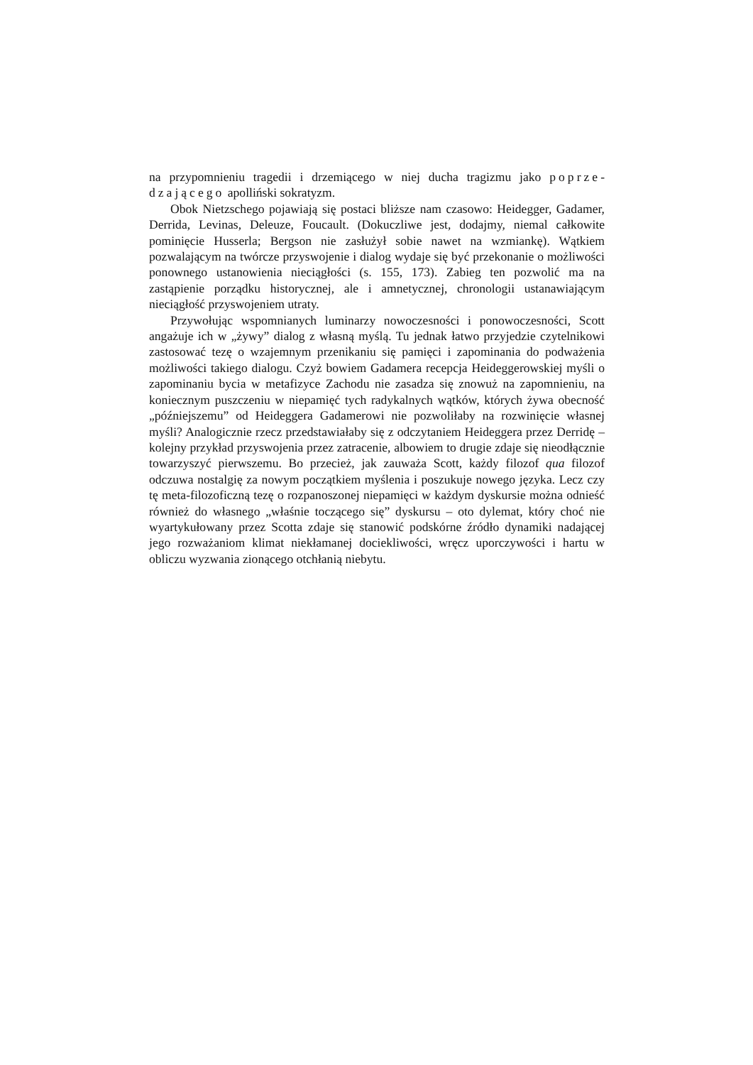na przypomnieniu tragedii i drzemiącego w niej ducha tragizmu jako poprze­dzającego apolliński sokratyzm.
Obok Nietzschego pojawiają się postaci bliższe nam czasowo: Heidegger, Gadamer, Derrida, Levinas, Deleuze, Foucault. (Dokuczliwe jest, dodajmy, nie­mal całkowite pominięcie Husserla; Bergson nie zasłużył sobie nawet na wzmian­kę). Wątkiem pozwalającym na twórcze przyswojenie i dialog wydaje się być prze­konanie o możliwości ponownego ustanowienia nieciągłości (s. 155, 173). Zabieg ten pozwolić ma na zastąpienie porządku historycznej, ale i amnetycznej, chrono­logii ustanawiającym nieciągłość przyswojeniem utraty.
Przywołując wspomnianych luminarzy nowoczesności i ponowoczesności, Scott angażuje ich w „żywy” dialog z własną myślą. Tu jednak łatwo przyjedzie czytelnikowi zastosować tezę o wzajemnym przenikaniu się pamięci i zapomina­nia do podważenia możliwości takiego dialogu. Czyż bowiem Gadamera recepcja Heideggerowskiej myśli o zapominaniu bycia w metafizyce Zachodu nie zasadza się znowuż na zapomnieniu, na koniecznym puszczeniu w niepamięć tych rady­kalnych wątków, których żywa obecność „późniejszemu” od Heideggera Gada­merowi nie pozwoliłaby na rozwinięcie własnej myśli? Analogicznie rzecz przed­stawiałaby się z odczytaniem Heideggera przez Derridę – kolejny przykład przyswojenia przez zatracenie, albowiem to drugie zdaje się nieodłącznie towa­rzyszyć pierwszemu. Bo przecież, jak zauważa Scott, każdy filozof qua filozof odczuwa nostalgię za nowym początkiem myślenia i poszukuje nowego języka. Lecz czy tę meta-filozoficzną tezę o rozpanoszonej niepamięci w każdym dyskur­sie można odnieść również do własnego „właśnie toczącego się” dyskursu – oto dylemat, który choć nie wyartykułowany przez Scotta zdaje się stanowić podskór­ne źródło dynamiki nadającej jego rozważaniom klimat niekłamanej dociekliwo­ści, wręcz uporczywości i hartu w obliczu wyzwania zionącego otchłanią niebytu.